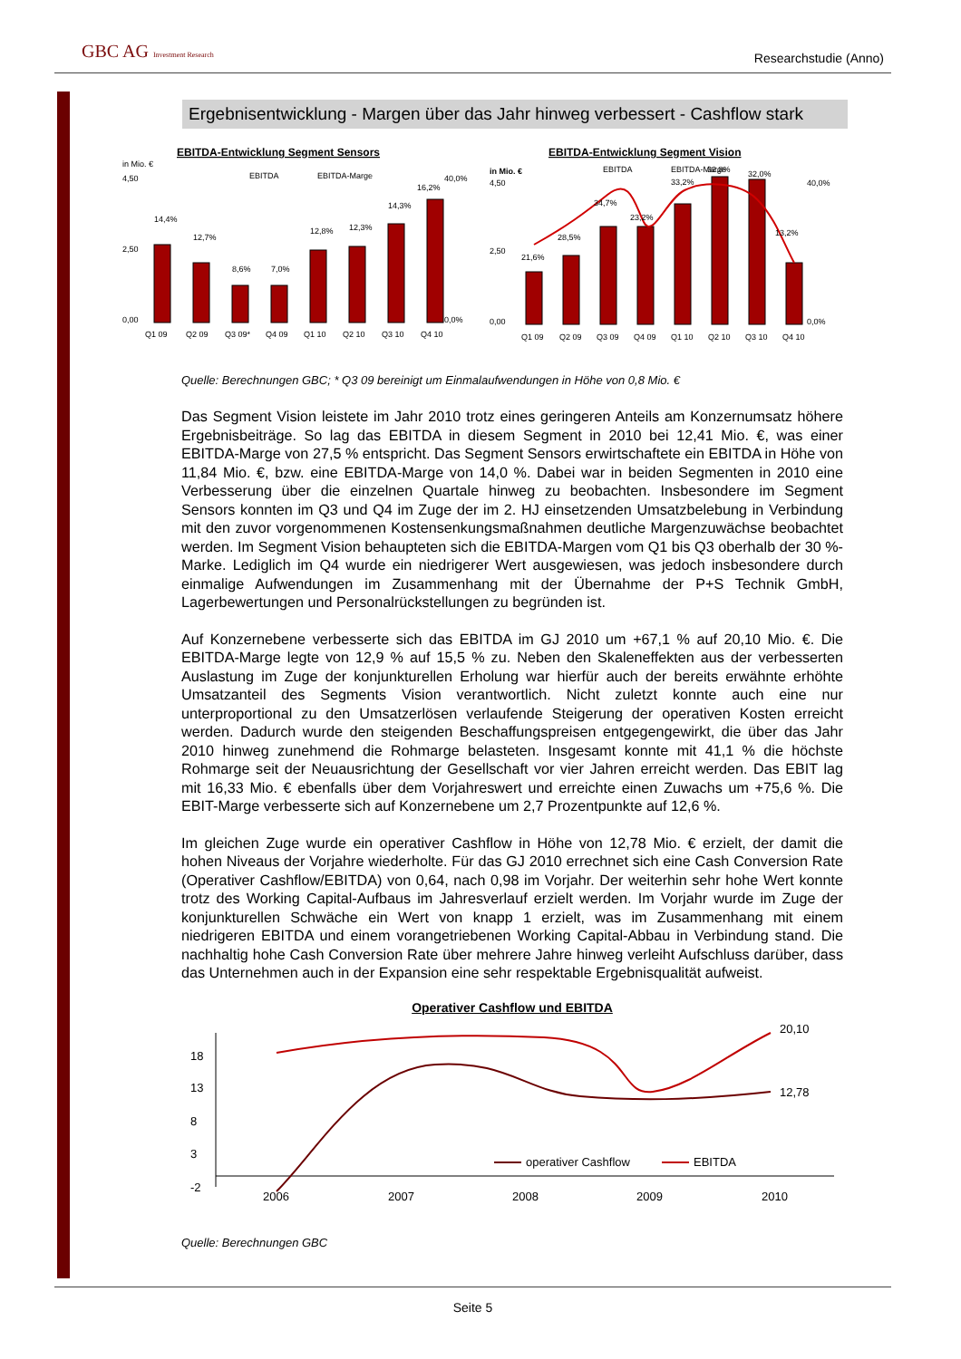GBC AG Investment Research Researchstudie (Anno)
Ergebnisentwicklung - Margen über das Jahr hinweg verbessert - Cashflow stark
Quelle: Berechnungen GBC; * Q3 09 bereinigt um Einmalaufwendungen in Höhe von 0,8 Mio. €
Das Segment Vision leistete im Jahr 2010 trotz eines geringeren Anteils am Konzernumsatz höhere Ergebnisbeiträge. So lag das EBITDA in diesem Segment in 2010 bei 12,41 Mio. €, was einer EBITDA-Marge von 27,5 % entspricht. Das Segment Sensors erwirtschaftete ein EBITDA in Höhe von 11,84 Mio. €, bzw. eine EBITDA-Marge von 14,0 %. Dabei war in beiden Segmenten in 2010 eine Verbesserung über die einzelnen Quartale hinweg zu beobachten. Insbesondere im Segment Sensors konnten im Q3 und Q4 im Zuge der im 2. HJ einsetzenden Umsatzbelebung in Verbindung mit den zuvor vorgenommenen Kostensenkungsmaßnahmen deutliche Margenzuwächse beobachtet werden. Im Segment Vision behaupteten sich die EBITDA-Margen vom Q1 bis Q3 oberhalb der 30 %-Marke. Lediglich im Q4 wurde ein niedrigerer Wert ausgewiesen, was jedoch insbesondere durch einmalige Aufwendungen im Zusammenhang mit der Übernahme der P+S Technik GmbH, Lagerbewertungen und Personalrückstellungen zu begründen ist.
Auf Konzernebene verbesserte sich das EBITDA im GJ 2010 um +67,1 % auf 20,10 Mio. €. Die EBITDA-Marge legte von 12,9 % auf 15,5 % zu. Neben den Skaleneffekten aus der verbesserten Auslastung im Zuge der konjunkturellen Erholung war hierfür auch der bereits erwähnte erhöhte Umsatzanteil des Segments Vision verantwortlich. Nicht zuletzt konnte auch eine nur unterproportional zu den Umsatzerlösen verlaufende Steigerung der operativen Kosten erreicht werden. Dadurch wurde den steigenden Beschaffungspreisen entgegengewirkt, die über das Jahr 2010 hinweg zunehmend die Rohmarge belasteten. Insgesamt konnte mit 41,1 % die höchste Rohmarge seit der Neuausrichtung der Gesellschaft vor vier Jahren erreicht werden. Das EBIT lag mit 16,33 Mio. € ebenfalls über dem Vorjahreswert und erreichte einen Zuwachs um +75,6 %. Die EBIT-Marge verbesserte sich auf Konzernebene um 2,7 Prozentpunkte auf 12,6 %.
Im gleichen Zuge wurde ein operativer Cashflow in Höhe von 12,78 Mio. € erzielt, der damit die hohen Niveaus der Vorjahre wiederholte. Für das GJ 2010 errechnet sich eine Cash Conversion Rate (Operativer Cashflow/EBITDA) von 0,64, nach 0,98 im Vorjahr. Der weiterhin sehr hohe Wert konnte trotz des Working Capital-Aufbaus im Jahresverlauf erzielt werden. Im Vorjahr wurde im Zuge der konjunkturellen Schwäche ein Wert von knapp 1 erzielt, was im Zusammenhang mit einem niedrigeren EBITDA und einem vorangetriebenen Working Capital-Abbau in Verbindung stand. Die nachhaltig hohe Cash Conversion Rate über mehrere Jahre hinweg verleiht Aufschluss darüber, dass das Unternehmen auch in der Expansion eine sehr respektable Ergebnisqualität aufweist.
Operativer Cashflow und EBITDA
18
13
8
3
-2
20,10
12,78
operativer Cashflow
EBITDA
2006
2007
2008
2009
2010
Quelle: Berechnungen GBC
EBITDA-Entwicklung Segment Sensors
in Mio. €
EBITDA
EBITDA-Marge
4,50
2,50
0,00
40,0%
0,0%
14,4%
12,7%
8,6%
7,0%
12,8%
12,3%
14,3%
16,2%
Q1 09
Q2 09
Q3 09*
Q4 09
Q1 10
Q2 10
Q3 10
Q4 10
EBITDA-Entwicklung Segment Vision
in Mio. €
EBITDA
EBITDA-Marge
4,50
2,50
0,00
40,0%
0,0%
21,6%
28,5%
34,7%
23,2%
33,2%
32,8%
32,0%
13,2%
Q1 09
Q2 09
Q3 09
Q4 09
Q1 10
Q2 10
Q3 10
Q4 10
Seite 5